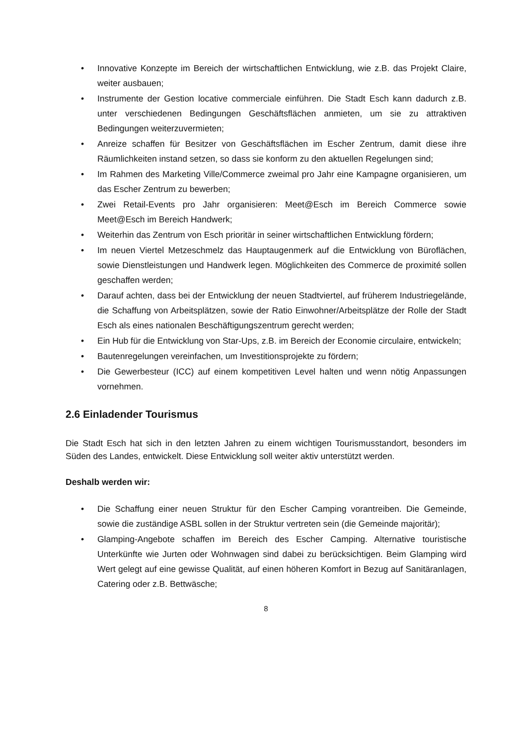• Innovative Konzepte im Bereich der wirtschaftlichen Entwicklung, wie z.B. das Projekt Claire, weiter ausbauen;
• Instrumente der Gestion locative commerciale einführen. Die Stadt Esch kann dadurch z.B. unter verschiedenen Bedingungen Geschäftsflächen anmieten, um sie zu attraktiven Bedingungen weiterzuvermieten;
• Anreize schaffen für Besitzer von Geschäftsflächen im Escher Zentrum, damit diese ihre Räumlichkeiten instand setzen, so dass sie konform zu den aktuellen Regelungen sind;
• Im Rahmen des Marketing Ville/Commerce zweimal pro Jahr eine Kampagne organisieren, um das Escher Zentrum zu bewerben;
• Zwei Retail-Events pro Jahr organisieren: Meet@Esch im Bereich Commerce sowie Meet@Esch im Bereich Handwerk;
• Weiterhin das Zentrum von Esch prioritär in seiner wirtschaftlichen Entwicklung fördern;
• Im neuen Viertel Metzeschmelz das Hauptaugenmerk auf die Entwicklung von Büroflächen, sowie Dienstleistungen und Handwerk legen. Möglichkeiten des Commerce de proximité sollen geschaffen werden;
• Darauf achten, dass bei der Entwicklung der neuen Stadtviertel, auf früherem Industriegelände, die Schaffung von Arbeitsplätzen, sowie der Ratio Einwohner/Arbeitsplätze der Rolle der Stadt Esch als eines nationalen Beschäftigungszentrum gerecht werden;
• Ein Hub für die Entwicklung von Star-Ups, z.B. im Bereich der Economie circulaire, entwickeln;
• Bautenregelungen vereinfachen, um Investitionsprojekte zu fördern;
• Die Gewerbesteur (ICC) auf einem kompetitiven Level halten und wenn nötig Anpassungen vornehmen.
2.6 Einladender Tourismus
Die Stadt Esch hat sich in den letzten Jahren zu einem wichtigen Tourismusstandort, besonders im Süden des Landes, entwickelt. Diese Entwicklung soll weiter aktiv unterstützt werden.
Deshalb werden wir:
• Die Schaffung einer neuen Struktur für den Escher Camping vorantreiben. Die Gemeinde, sowie die zuständige ASBL sollen in der Struktur vertreten sein (die Gemeinde majoritär);
• Glamping-Angebote schaffen im Bereich des Escher Camping. Alternative touristische Unterkünfte wie Jurten oder Wohnwagen sind dabei zu berücksichtigen. Beim Glamping wird Wert gelegt auf eine gewisse Qualität, auf einen höheren Komfort in Bezug auf Sanitäranlagen, Catering oder z.B. Bettwäsche;
8